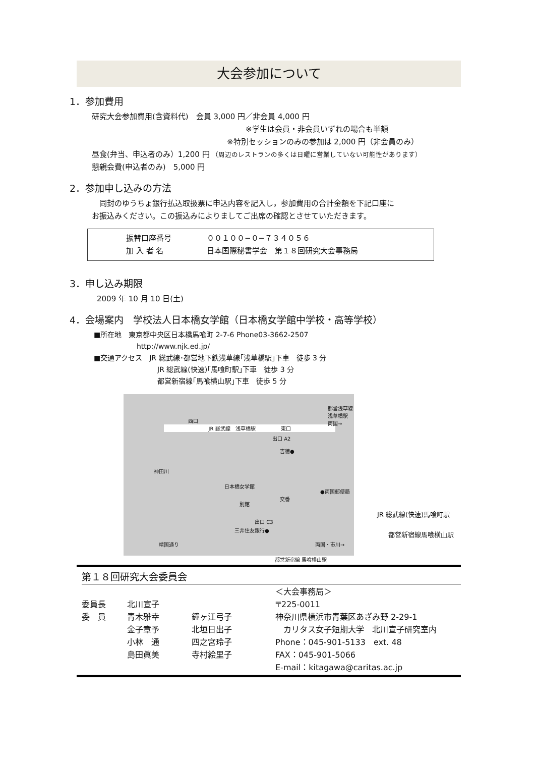大会参加について
1．参加費用
研究大会参加費用(含資料代)　会員 3,000 円／非会員 4,000 円
※学生は会員・非会員いずれの場合も半額
※特別セッションのみの参加は 2,000 円（非会員のみ）
昼食(弁当、申込者のみ）1,200 円 （周辺のレストランの多くは日曜に営業していない可能性があります）
懇親会費(申込者のみ)　5,000 円
2．参加申し込みの方法
　同封のゆうちょ銀行払込取扱票に申込内容を記入し，参加費用の合計金額を下記口座に
お振込みください。この振込みによりましてご出席の確認とさせていただきます。
振替口座番号 ００１００−０−７３４０５６
加 入 者 名 日本国際秘書学会　第１８回研究大会事務局
3．申し込み期限
2009 年 10 月 10 日(土)
4．会場案内　学校法人日本橋女学館（日本橋女学館中学校・高等学校）
■所在地　東京都中央区日本橋馬喰町 2-7-6 Phone03-3662-2507
http://www.njk.ed.jp/
■交通アクセス　JR 総武線･都営地下鉄浅草線｢浅草橋駅｣下車　徒歩 3 分
JR 総武線(快速)｢馬喰町駅｣下車　徒歩 3 分
都営新宿線｢馬喰横山駅｣下車　徒歩 5 分
西口
JR 総武線　浅草橋駅　　　　　東口
都営浅草線 浅草橋駅
両国→
出口 A2
吉徳●
神田川
日本橋女学館
交番
●両国郵便局
別館
出口 C3
三井住友銀行●
靖国通り 両国・市川→
都営新宿線 馬喰横山駅
JR 総武線(快速)馬喰町駅
都営新宿線馬喰横山駅
第１８回研究大会委員会
委員長
委　員
北川宣子
青木雅幸
金子章予
小林　通
島田眞美
鐘ヶ江弓子
北垣日出子
四之宮玲子
寺村絵里子
＜大会事務局＞
〒225-0011
神奈川県横浜市青葉区あざみ野 2-29-1
　カリタス女子短期大学　北川宣子研究室内
Phone：045-901-5133　ext. 48
FAX：045-901-5066
E-mail：kitagawa@caritas.ac.jp